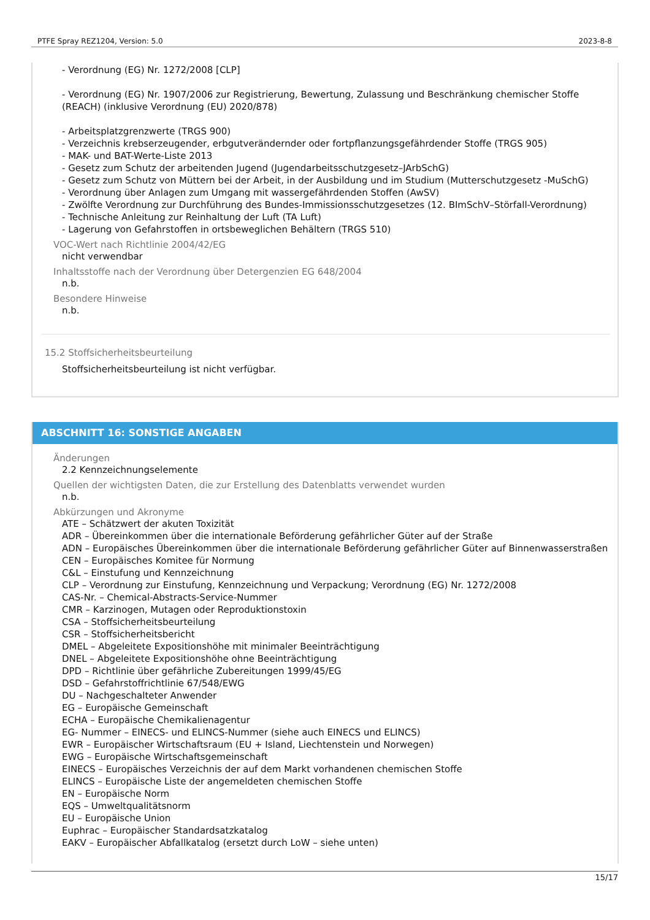PTFE Spray REZ1204, Version: 5.0 2023-8-8
- Verordnung (EG) Nr. 1272/2008 [CLP]
- Verordnung (EG) Nr. 1907/2006 zur Registrierung, Bewertung, Zulassung und Beschränkung chemischer Stoffe (REACH) (inklusive Verordnung (EU) 2020/878)
- Arbeitsplatzgrenzwerte (TRGS 900)
- Verzeichnis krebserzeugender, erbgutverändernder oder fortpflanzungsgefährdender Stoffe (TRGS 905)
- MAK- und BAT-Werte-Liste 2013
- Gesetz zum Schutz der arbeitenden Jugend (Jugendarbeitsschutzgesetz–JArbSchG)
- Gesetz zum Schutz von Müttern bei der Arbeit, in der Ausbildung und im Studium (Mutterschutzgesetz -MuSchG)
- Verordnung über Anlagen zum Umgang mit wassergefährdenden Stoffen (AwSV)
- Zwölfte Verordnung zur Durchführung des Bundes-Immissionsschutzgesetzes (12. BImSchV–Störfall-Verordnung)
- Technische Anleitung zur Reinhaltung der Luft (TA Luft)
- Lagerung von Gefahrstoffen in ortsbeweglichen Behältern (TRGS 510)
VOC-Wert nach Richtlinie 2004/42/EG
nicht verwendbar
Inhaltsstoffe nach der Verordnung über Detergenzien EG 648/2004
n.b.
Besondere Hinweise
n.b.
15.2 Stoffsicherheitsbeurteilung
Stoffsicherheitsbeurteilung ist nicht verfügbar.
ABSCHNITT 16: SONSTIGE ANGABEN
Änderungen
2.2 Kennzeichnungselemente
Quellen der wichtigsten Daten, die zur Erstellung des Datenblatts verwendet wurden
n.b.
Abkürzungen und Akronyme
ATE – Schätzwert der akuten Toxizität
ADR – Übereinkommen über die internationale Beförderung gefährlicher Güter auf der Straße
ADN – Europäisches Übereinkommen über die internationale Beförderung gefährlicher Güter auf Binnenwasserstraßen
CEN – Europäisches Komitee für Normung
C&L – Einstufung und Kennzeichnung
CLP – Verordnung zur Einstufung, Kennzeichnung und Verpackung; Verordnung (EG) Nr. 1272/2008
CAS-Nr. – Chemical-Abstracts-Service-Nummer
CMR – Karzinogen, Mutagen oder Reproduktionstoxin
CSA – Stoffsicherheitsbeurteilung
CSR – Stoffsicherheitsbericht
DMEL – Abgeleitete Expositionshöhe mit minimaler Beeinträchtigung
DNEL – Abgeleitete Expositionshöhe ohne Beeinträchtigung
DPD – Richtlinie über gefährliche Zubereitungen 1999/45/EG
DSD – Gefahrstoffrichtlinie 67/548/EWG
DU – Nachgeschalteter Anwender
EG – Europäische Gemeinschaft
ECHA – Europäische Chemikalienagentur
EG- Nummer – EINECS- und ELINCS-Nummer (siehe auch EINECS und ELINCS)
EWR – Europäischer Wirtschaftsraum (EU + Island, Liechtenstein und Norwegen)
EWG – Europäische Wirtschaftsgemeinschaft
EINECS – Europäisches Verzeichnis der auf dem Markt vorhandenen chemischen Stoffe
ELINCS – Europäische Liste der angemeldeten chemischen Stoffe
EN – Europäische Norm
EQS – Umweltqualitätsnorm
EU – Europäische Union
Euphrac – Europäischer Standardsatzkatalog
EAKV – Europäischer Abfallkatalog (ersetzt durch LoW – siehe unten)
15/17